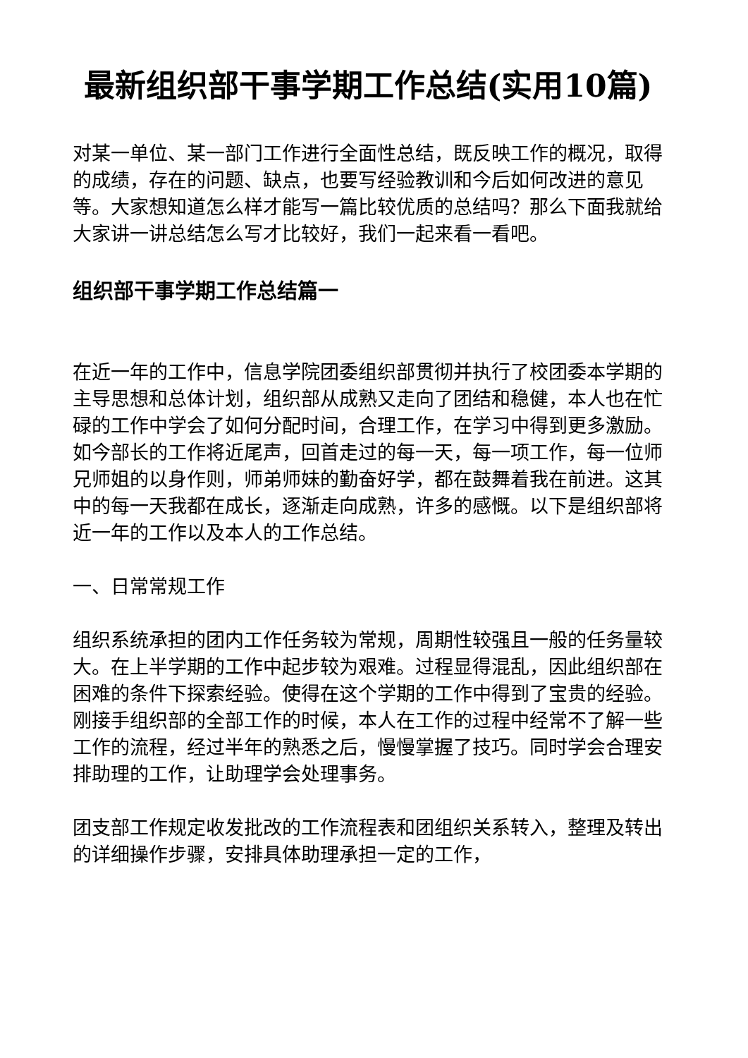最新组织部干事学期工作总结(实用10篇)
对某一单位、某一部门工作进行全面性总结，既反映工作的概况，取得的成绩，存在的问题、缺点，也要写经验教训和今后如何改进的意见等。大家想知道怎么样才能写一篇比较优质的总结吗？那么下面我就给大家讲一讲总结怎么写才比较好，我们一起来看一看吧。
组织部干事学期工作总结篇一
在近一年的工作中，信息学院团委组织部贯彻并执行了校团委本学期的主导思想和总体计划，组织部从成熟又走向了团结和稳健，本人也在忙碌的工作中学会了如何分配时间，合理工作，在学习中得到更多激励。如今部长的工作将近尾声，回首走过的每一天，每一项工作，每一位师兄师姐的以身作则，师弟师妹的勤奋好学，都在鼓舞着我在前进。这其中的每一天我都在成长，逐渐走向成熟，许多的感慨。以下是组织部将近一年的工作以及本人的工作总结。
一、日常常规工作
组织系统承担的团内工作任务较为常规，周期性较强且一般的任务量较大。在上半学期的工作中起步较为艰难。过程显得混乱，因此组织部在困难的条件下探索经验。使得在这个学期的工作中得到了宝贵的经验。刚接手组织部的全部工作的时候，本人在工作的过程中经常不了解一些工作的流程，经过半年的熟悉之后，慢慢掌握了技巧。同时学会合理安排助理的工作，让助理学会处理事务。
团支部工作规定收发批改的工作流程表和团组织关系转入，整理及转出的详细操作步骤，安排具体助理承担一定的工作，